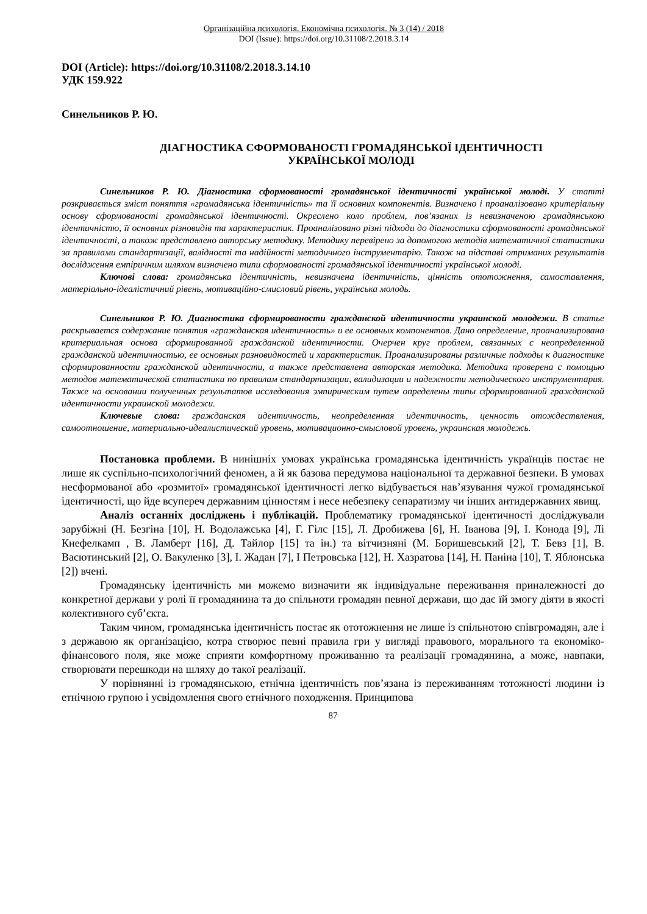Організаційна психологія. Економічна психологія. № 3 (14) / 2018
DOI (Issue): https://doi.org/10.31108/2.2018.3.14
DOI (Article): https://doi.org/10.31108/2.2018.3.14.10
УДК 159.922
Синельников Р. Ю.
ДІАГНОСТИКА СФОРМОВАНОСТІ ГРОМАДЯНСЬКОЇ ІДЕНТИЧНОСТІ
УКРАЇНСЬКОЇ МОЛОДІ
Синельников Р. Ю. Діагностика сформованості громадянської ідентичності української молоді. У статті розкривається зміст поняття «громадянська ідентичність» та її основних компонентів. Визначено і проаналізовано критеріальну основу сформованості громадянської ідентичності. Окреслено коло проблем, пов’язаних із невизначеною громадянською ідентичністю, її основних різновидів та характеристик. Проаналізовано різні підходи до діагностики сформованості громадянської ідентичності, а також представлено авторську методику. Методику перевірено за допомогою методів математичної статистики за правилами стандартизації, валідності та надійності методичного інструментарію. Також на підставі отриманих результатів дослідження емпіричним шляхом визначено типи сформованості громадянської ідентичності української молоді.
Ключові слова: громадянська ідентичність, невизначена ідентичність, цінність ототожнення, самоставлення, матеріально-ідеалістичний рівень, мотиваційно-смисловий рівень, українська молодь.
Синельников Р. Ю. Диагностика сформированости гражданской идентичности украинской молодежи. В статье раскрывается содержание понятия «гражданская идентичность» и ее основных компонентов. Дано определение, проанализирована критериальная основа сформированной гражданской идентичности. Очерчен круг проблем, связанных с неопределенной гражданской идентичностью, ее основных разновидностей и характеристик. Проанализированы различные подходы к диагностике сформированности гражданской идентичности, а также представлена авторская методика. Методика проверена с помощью методов математической статистики по правилам стандартизации, валидизации и надежности методического инструментария. Также на основании полученных результатов исследования эмпирическим путем определены типы сформированной гражданской идентичности украинской молодежи.
Ключевые слова: гражданская идентичность, неопределенная идентичность, ценность отождествления, самоотношение, материально-идеалистический уровень, мотивационно-смысловой уровень, украинская молодежь.
Постановка проблеми. В нинішніх умовах українська громадянська ідентичність українців постає не лише як суспільно-психологічний феномен, а й як базова передумова національної та державної безпеки. В умовах несформованої або «розмитої» громадянської ідентичності легко відбувається нав’язування чужої громадянської ідентичності, що йде всупереч державним цінностям і несе небезпеку сепаратизму чи інших антидержавних явищ.
Аналіз останніх досліджень і публікацій. Проблематику громадянської ідентичності досліджували зарубіжні (Н. Безгіна [10], Н. Водолажська [4], Г. Гілс [15], Л. Дробижева [6], Н. Іванова [9], І. Конода [9], Лі Кнефелкамп , В. Ламберт [16], Д. Тайлор [15] та ін.) та вітчизняні (М. Боришевський [2], Т. Бевз [1], В. Васютинський [2], О. Вакуленко [3], І. Жадан [7], І Петровська [12], Н. Хазратова [14], Н. Паніна [10], Т. Яблонська [2]) вчені.
Громадянську ідентичність ми можемо визначити як індивідуальне переживання приналежності до конкретної держави у ролі її громадянина та до спільноти громадян певної держави, що дає їй змогу діяти в якості колективного суб’єкта.
Таким чином, громадянська ідентичність постає як ототожнення не лише із спільнотою співгромадян, але і з державою як організацією, котра створює певні правила гри у вигляді правового, морального та економіко-фінансового поля, яке може сприяти комфортному проживанню та реалізації громадянина, а може, навпаки, створювати перешкоди на шляху до такої реалізації.
У порівнянні із громадянською, етнічна ідентичність пов’язана із переживанням тотожності людини із етнічною групою і усвідомлення свого етнічного походження. Принципова
87